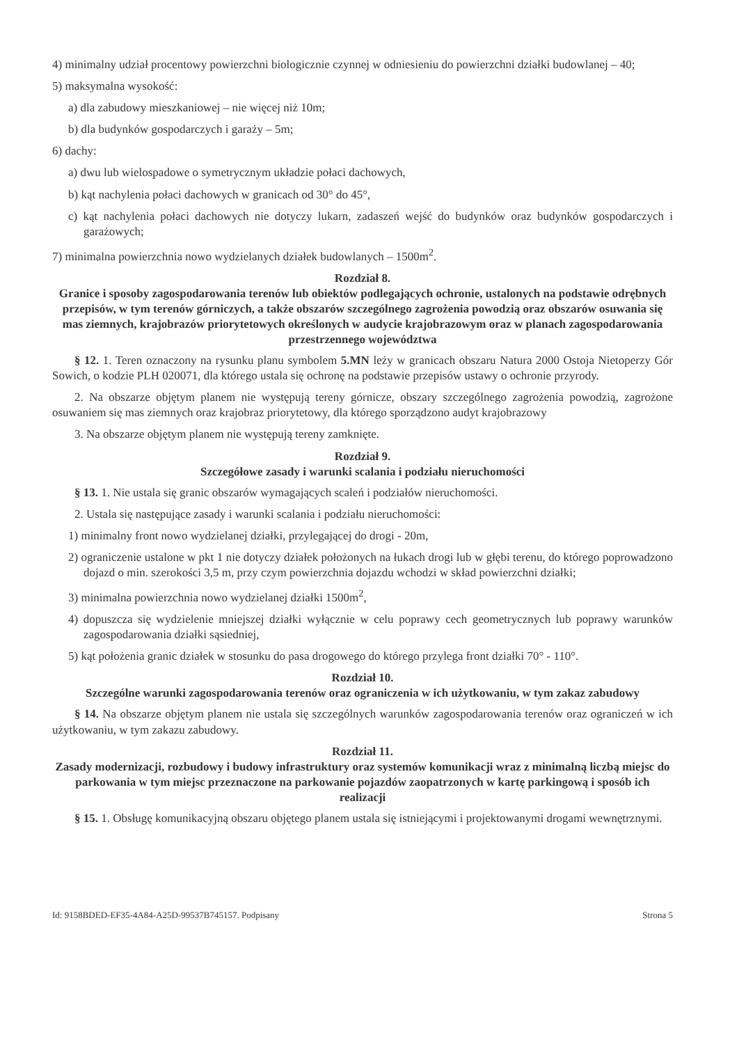4) minimalny udział procentowy powierzchni biologicznie czynnej w odniesieniu do powierzchni działki budowlanej – 40;
5) maksymalna wysokość:
a) dla zabudowy mieszkaniowej – nie więcej niż 10m;
b) dla budynków gospodarczych i garaży – 5m;
6) dachy:
a) dwu lub wielospadowe o symetrycznym układzie połaci dachowych,
b) kąt nachylenia połaci dachowych w granicach od 30° do 45°,
c) kąt nachylenia połaci dachowych nie dotyczy lukarn, zadaszeń wejść do budynków oraz budynków gospodarczych i garażowych;
7) minimalna powierzchnia nowo wydzielanych działek budowlanych – 1500m<sup>2</sup>.
Rozdział 8.
Granice i sposoby zagospodarowania terenów lub obiektów podlegających ochronie, ustalonych na podstawie odrębnych przepisów, w tym terenów górniczych, a także obszarów szczególnego zagrożenia powodzią oraz obszarów osuwania się mas ziemnych, krajobrazów priorytetowych określonych w audycie krajobrazowym oraz w planach zagospodarowania przestrzennego województwa
§ 12. 1. Teren oznaczony na rysunku planu symbolem 5.MN leży w granicach obszaru Natura 2000 Ostoja Nietoperzy Gór Sowich, o kodzie PLH 020071, dla którego ustala się ochronę na podstawie przepisów ustawy o ochronie przyrody.
2. Na obszarze objętym planem nie występują tereny górnicze, obszary szczególnego zagrożenia powodzią, zagrożone osuwaniem się mas ziemnych oraz krajobraz priorytetowy, dla którego sporządzono audyt krajobrazowy
3. Na obszarze objętym planem nie występują tereny zamknięte.
Rozdział 9.
Szczegółowe zasady i warunki scalania i podziału nieruchomości
§ 13. 1. Nie ustala się granic obszarów wymagających scaleń i podziałów nieruchomości.
2. Ustala się następujące zasady i warunki scalania i podziału nieruchomości:
1) minimalny front nowo wydzielanej działki, przylegającej do drogi - 20m,
2) ograniczenie ustalone w pkt 1 nie dotyczy działek położonych na łukach drogi lub w głębi terenu, do którego poprowadzono dojazd o min. szerokości 3,5 m, przy czym powierzchnia dojazdu wchodzi w skład powierzchni działki;
3) minimalna powierzchnia nowo wydzielanej działki 1500m<sup>2</sup>,
4) dopuszcza się wydzielenie mniejszej działki wyłącznie w celu poprawy cech geometrycznych lub poprawy warunków zagospodarowania działki sąsiedniej,
5) kąt położenia granic działek w stosunku do pasa drogowego do którego przylega front działki 70° - 110°.
Rozdział 10.
Szczególne warunki zagospodarowania terenów oraz ograniczenia w ich użytkowaniu, w tym zakaz zabudowy
§ 14. Na obszarze objętym planem nie ustala się szczególnych warunków zagospodarowania terenów oraz ograniczeń w ich użytkowaniu, w tym zakazu zabudowy.
Rozdział 11.
Zasady modernizacji, rozbudowy i budowy infrastruktury oraz systemów komunikacji wraz z minimalną liczbą miejsc do parkowania w tym miejsc przeznaczone na parkowanie pojazdów zaopatrzonych w kartę parkingową i sposób ich realizacji
§ 15. 1. Obsługę komunikacyjną obszaru objętego planem ustala się istniejącymi i projektowanymi drogami wewnętrznymi.
Id: 9158BDED-EF35-4A84-A25D-99537B745157. Podpisany Strona 5